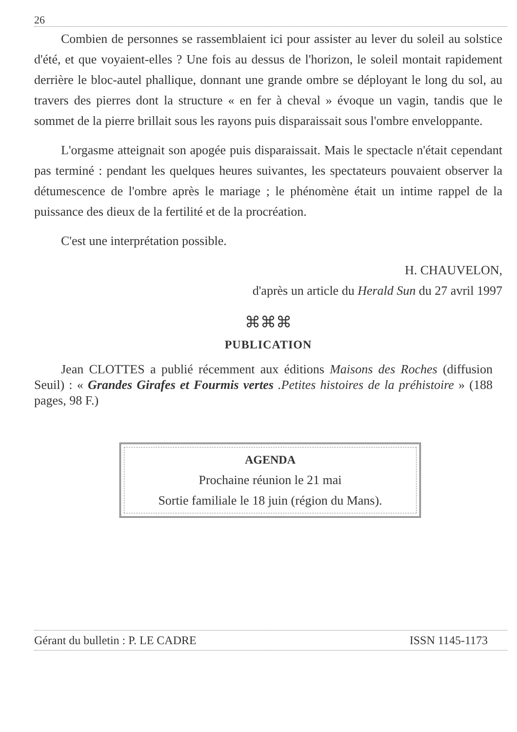26
Combien de personnes se rassemblaient ici pour assister au lever du soleil au solstice d'été, et que voyaient-elles ? Une fois au dessus de l'horizon, le soleil montait rapidement derrière le bloc-autel phallique, donnant une grande ombre se déployant le long du sol, au travers des pierres dont la structure « en fer à cheval » évoque un vagin, tandis que le sommet de la pierre brillait sous les rayons puis disparaissait sous l'ombre enveloppante.
L'orgasme atteignait son apogée puis disparaissait. Mais le spectacle n'était cependant pas terminé : pendant les quelques heures suivantes, les spectateurs pouvaient observer la détumescence de l'ombre après le mariage ; le phénomène était un intime rappel de la puissance des dieux de la fertilité et de la procréation.
C'est une interprétation possible.
H. CHAUVELON,
d'après un article du Herald Sun du 27 avril 1997
⌘⌘⌘
PUBLICATION
Jean CLOTTES a publié récemment aux éditions Maisons des Roches (diffusion Seuil) : « Grandes Girafes et Fourmis vertes .Petites histoires de la préhistoire » (188 pages, 98 F.)
AGENDA
Prochaine réunion le 21 mai
Sortie familiale le 18 juin (région du Mans).
Gérant du bulletin : P. LE CADRE ISSN 1145-1173